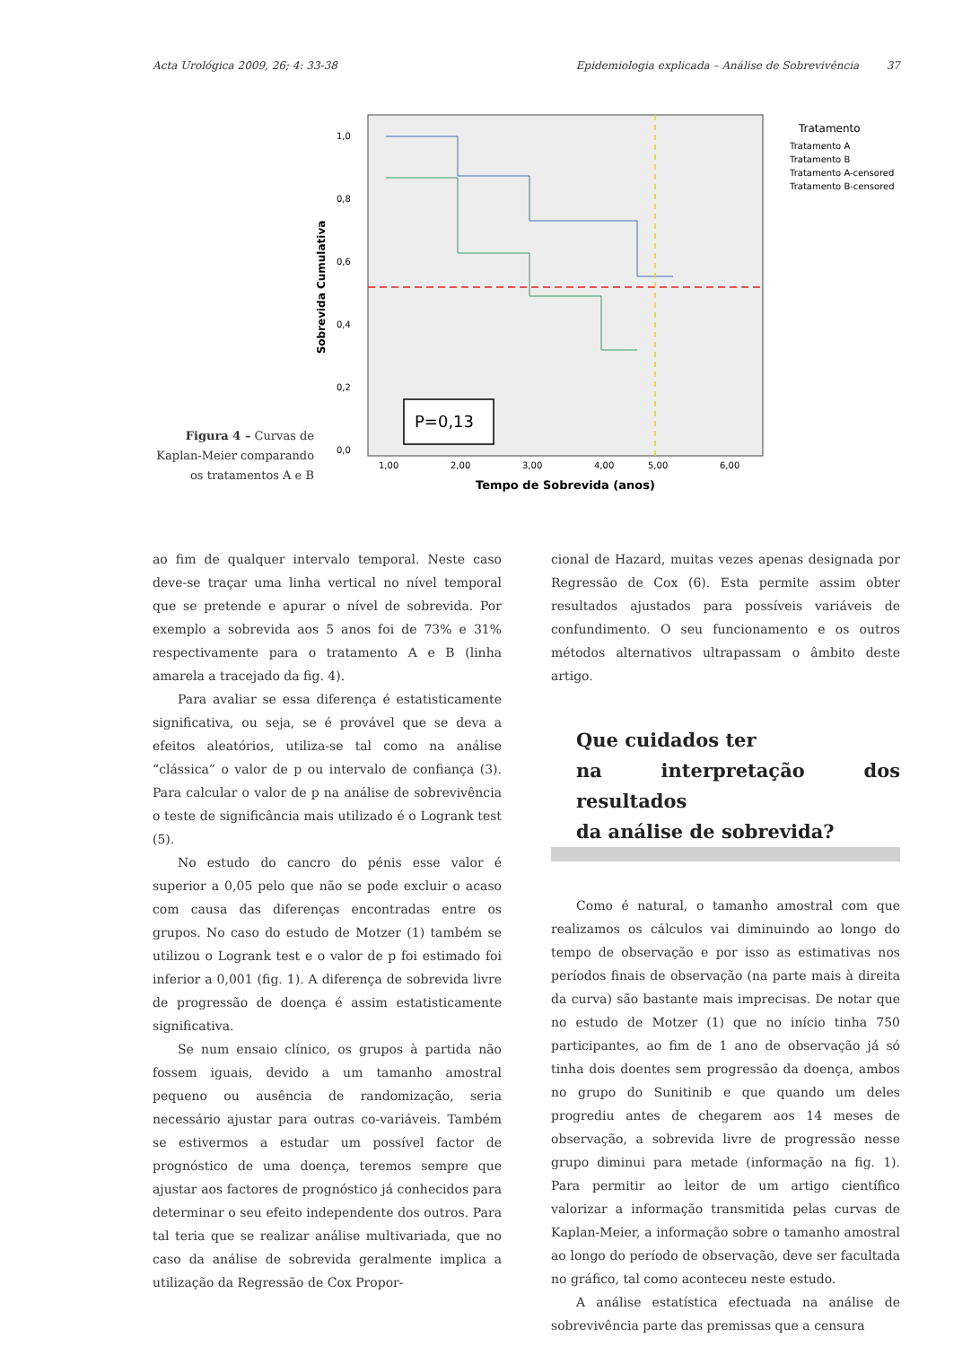Acta Urológica 2009, 26; 4: 33-38 Epidemiologia explicada – Análise de Sobrevivência 37
Figura 4 – Curvas de Kaplan-Meier comparando os tratamentos A e B
Sobrevida Cumulativa
1,0
0,8
0,6
0,4
0,2
0,0
P=0,13
1,00
2,00
3,00
4,00
5,00
6,00
Tempo de Sobrevida (anos)
Tratamento
Tratamento A
Tratamento B
Tratamento A-censored
Tratamento B-censored
ao fim de qualquer intervalo temporal. Neste caso deve-se traçar uma linha vertical no nível temporal que se pretende e apurar o nível de sobrevida. Por exemplo a sobrevida aos 5 anos foi de 73% e 31% respectivamente para o tratamento A e B (linha amarela a tracejado da fig. 4).
Para avaliar se essa diferença é estatisticamente significativa, ou seja, se é provável que se deva a efeitos aleatórios, utiliza-se tal como na análise “clássica” o valor de p ou intervalo de confiança (3). Para calcular o valor de p na análise de sobrevivência o teste de significância mais utilizado é o Logrank test (5).
No estudo do cancro do pénis esse valor é superior a 0,05 pelo que não se pode excluir o acaso com causa das diferenças encontradas entre os grupos. No caso do estudo de Motzer (1) também se utilizou o Logrank test e o valor de p foi estimado foi inferior a 0,001 (fig. 1). A diferença de sobrevida livre de progressão de doença é assim estatisticamente significativa.
Se num ensaio clínico, os grupos à partida não fossem iguais, devido a um tamanho amostral pequeno ou ausência de randomização, seria necessário ajustar para outras co-variáveis. Também se estivermos a estudar um possível factor de prognóstico de uma doença, teremos sempre que ajustar aos factores de prognóstico já conhecidos para determinar o seu efeito independente dos outros. Para tal teria que se realizar análise multivariada, que no caso da análise de sobrevida geralmente implica a utilização da Regressão de Cox Propor-
cional de Hazard, muitas vezes apenas designada por Regressão de Cox (6). Esta permite assim obter resultados ajustados para possíveis variáveis de confundimento. O seu funcionamento e os outros métodos alternativos ultrapassam o âmbito deste artigo.
Que cuidados ter
na interpretação dos resultados
da análise de sobrevida?
Como é natural, o tamanho amostral com que realizamos os cálculos vai diminuindo ao longo do tempo de observação e por isso as estimativas nos períodos finais de observação (na parte mais à direita da curva) são bastante mais imprecisas. De notar que no estudo de Motzer (1) que no início tinha 750 participantes, ao fim de 1 ano de observação já só tinha dois doentes sem progressão da doença, ambos no grupo do Sunitinib e que quando um deles progrediu antes de chegarem aos 14 meses de observação, a sobrevida livre de progressão nesse grupo diminui para metade (informação na fig. 1). Para permitir ao leitor de um artigo científico valorizar a informação transmitida pelas curvas de Kaplan-Meier, a informação sobre o tamanho amostral ao longo do período de observação, deve ser facultada no gráfico, tal como aconteceu neste estudo.
A análise estatística efectuada na análise de sobrevivência parte das premissas que a censura